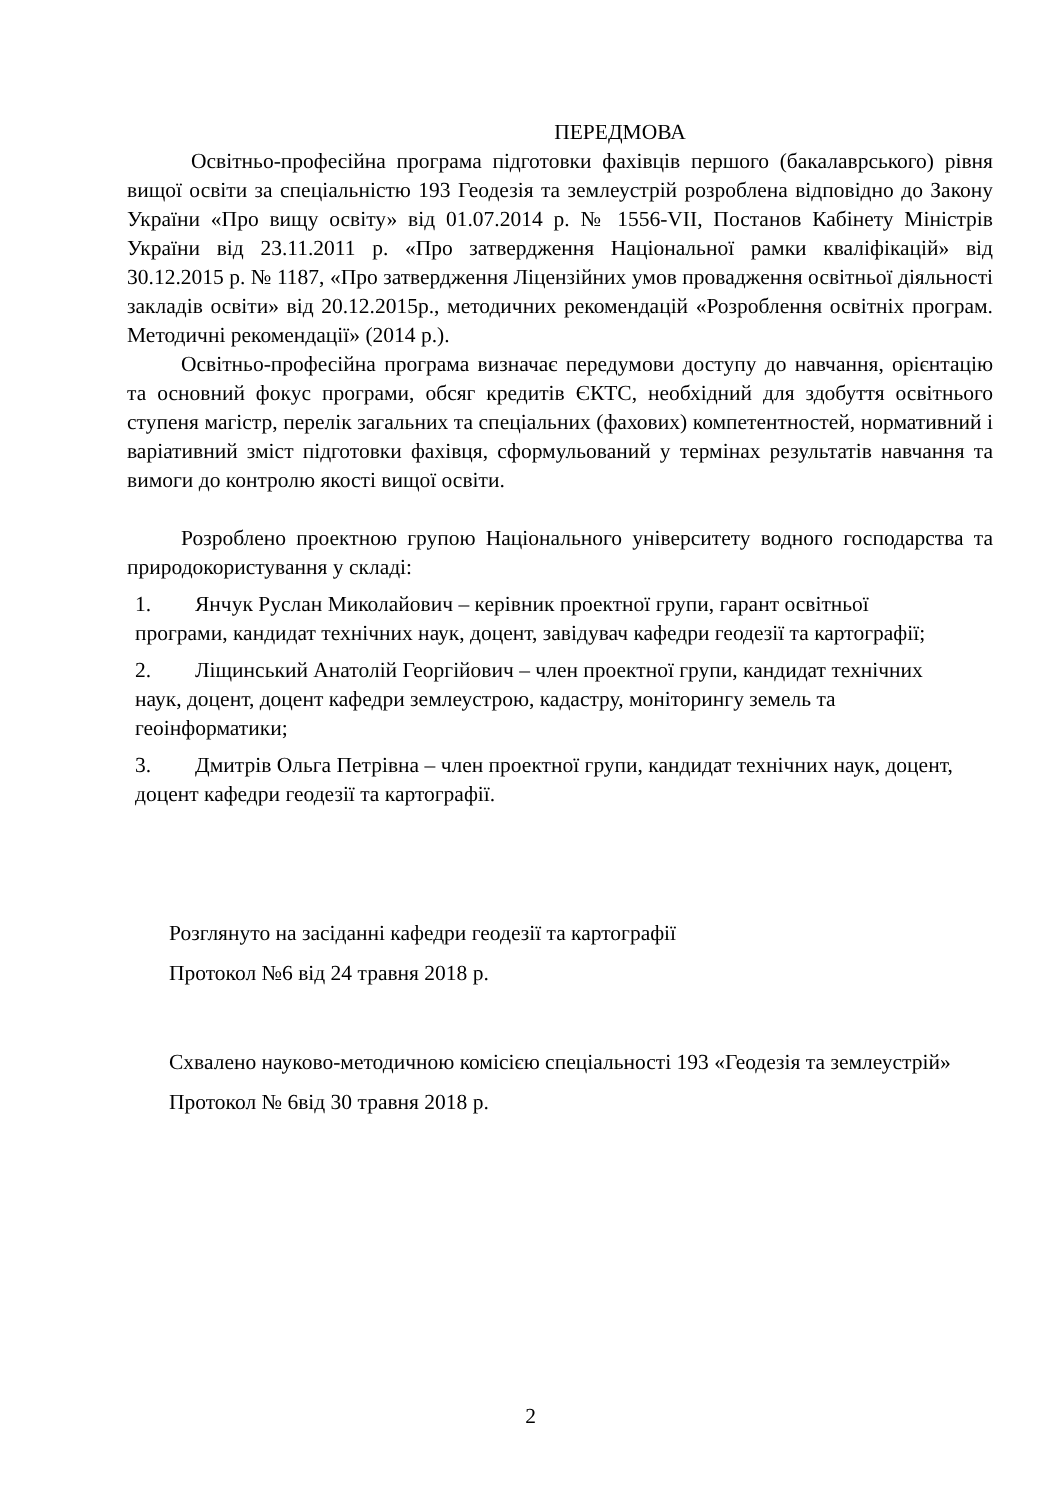ПЕРЕДМОВА
Освітньо-професійна програма підготовки фахівців першого (бакалаврського) рівня вищої освіти за спеціальністю 193 Геодезія та землеустрій розроблена відповідно до Закону України «Про вищу освіту» від 01.07.2014 р. № 1556-VII, Постанов Кабінету Міністрів України від 23.11.2011 р. «Про затвердження Національної рамки кваліфікацій» від 30.12.2015 р. № 1187, «Про затвердження Ліцензійних умов провадження освітньої діяльності закладів освіти» від 20.12.2015р., методичних рекомендацій «Розроблення освітніх програм. Методичні рекомендації» (2014 р.).
Освітньо-професійна програма визначає передумови доступу до навчання, орієнтацію та основний фокус програми, обсяг кредитів ЄКТС, необхідний для здобуття освітнього ступеня магістр, перелік загальних та спеціальних (фахових) компетентностей, нормативний і варіативний зміст підготовки фахівця, сформульований у термінах результатів навчання та вимоги до контролю якості вищої освіти.
Розроблено проектною групою Національного університету водного господарства та природокористування у складі:
1. Янчук Руслан Миколайович – керівник проектної групи, гарант освітньої програми, кандидат технічних наук, доцент, завідувач кафедри геодезії та картографії;
2. Ліщинський Анатолій Георгійович – член проектної групи, кандидат технічних наук, доцент, доцент кафедри землеустрою, кадастру, моніторингу земель та геоінформатики;
3. Дмитрів Ольга Петрівна – член проектної групи, кандидат технічних наук, доцент, доцент кафедри геодезії та картографії.
Розглянуто на засіданні кафедри геодезії та картографії
Протокол №6 від 24 травня 2018 р.
Схвалено науково-методичною комісією спеціальності 193 «Геодезія та землеустрій»
Протокол № 6від 30 травня 2018 р.
2